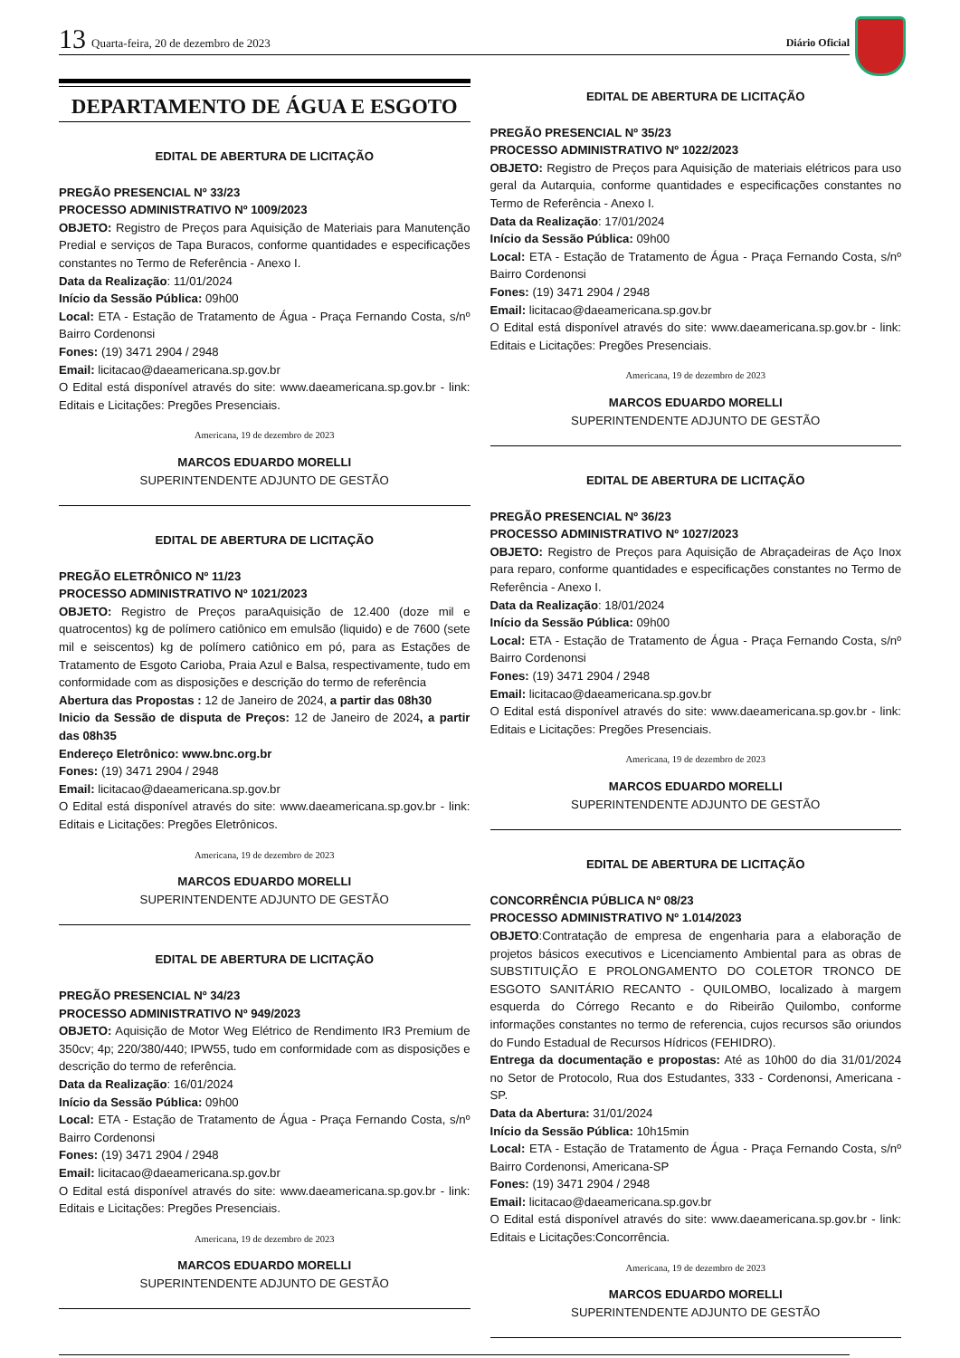13 Quarta-feira, 20 de dezembro de 2023 Diário Oficial
DEPARTAMENTO DE ÁGUA E ESGOTO
EDITAL DE ABERTURA DE LICITAÇÃO
PREGÃO PRESENCIAL Nº 33/23
PROCESSO ADMINISTRATIVO Nº 1009/2023
OBJETO: Registro de Preços para Aquisição de Materiais para Manutenção Predial e serviços de Tapa Buracos, conforme quantidades e especificações constantes no Termo de Referência - Anexo I.
Data da Realização: 11/01/2024
Início da Sessão Pública: 09h00
Local: ETA - Estação de Tratamento de Água - Praça Fernando Costa, s/nº Bairro Cordenonsi
Fones: (19) 3471 2904 / 2948
Email: licitacao@daeamericana.sp.gov.br
O Edital está disponível através do site: www.daeamericana.sp.gov.br - link: Editais e Licitações: Pregões Presenciais.
Americana, 19 de dezembro de 2023
MARCOS EDUARDO MORELLI
SUPERINTENDENTE ADJUNTO DE GESTÃO
EDITAL DE ABERTURA DE LICITAÇÃO
PREGÃO ELETRÔNICO Nº 11/23
PROCESSO ADMINISTRATIVO Nº 1021/2023
OBJETO: Registro de Preços paraAquisição de 12.400 (doze mil e quatrocentos) kg de polímero catiônico em emulsão (liquido) e de 7600 (sete mil e seiscentos) kg de polímero catiônico em pó, para as Estações de Tratamento de Esgoto Carioba, Praia Azul e Balsa, respectivamente, tudo em conformidade com as disposições e descrição do termo de referência
Abertura das Propostas : 12 de Janeiro de 2024, a partir das 08h30
Inicio da Sessão de disputa de Preços: 12 de Janeiro de 2024, a partir das 08h35
Endereço Eletrônico: www.bnc.org.br
Fones: (19) 3471 2904 / 2948
Email: licitacao@daeamericana.sp.gov.br
O Edital está disponível através do site: www.daeamericana.sp.gov.br - link: Editais e Licitações: Pregões Eletrônicos.
Americana, 19 de dezembro de 2023
MARCOS EDUARDO MORELLI
SUPERINTENDENTE ADJUNTO DE GESTÃO
EDITAL DE ABERTURA DE LICITAÇÃO
PREGÃO PRESENCIAL Nº 34/23
PROCESSO ADMINISTRATIVO Nº 949/2023
OBJETO: Aquisição de Motor Weg Elétrico de Rendimento IR3 Premium de 350cv; 4p; 220/380/440; IPW55, tudo em conformidade com as disposições e descrição do termo de referência.
Data da Realização: 16/01/2024
Início da Sessão Pública: 09h00
Local: ETA - Estação de Tratamento de Água - Praça Fernando Costa, s/nº Bairro Cordenonsi
Fones: (19) 3471 2904 / 2948
Email: licitacao@daeamericana.sp.gov.br
O Edital está disponível através do site: www.daeamericana.sp.gov.br - link: Editais e Licitações: Pregões Presenciais.
Americana, 19 de dezembro de 2023
MARCOS EDUARDO MORELLI
SUPERINTENDENTE ADJUNTO DE GESTÃO
EDITAL DE ABERTURA DE LICITAÇÃO
PREGÃO PRESENCIAL Nº 35/23
PROCESSO ADMINISTRATIVO Nº 1022/2023
OBJETO: Registro de Preços para Aquisição de materiais elétricos para uso geral da Autarquia, conforme quantidades e especificações constantes no Termo de Referência - Anexo I.
Data da Realização: 17/01/2024
Início da Sessão Pública: 09h00
Local: ETA - Estação de Tratamento de Água - Praça Fernando Costa, s/nº Bairro Cordenonsi
Fones: (19) 3471 2904 / 2948
Email: licitacao@daeamericana.sp.gov.br
O Edital está disponível através do site: www.daeamericana.sp.gov.br - link: Editais e Licitações: Pregões Presenciais.
Americana, 19 de dezembro de 2023
MARCOS EDUARDO MORELLI
SUPERINTENDENTE ADJUNTO DE GESTÃO
EDITAL DE ABERTURA DE LICITAÇÃO
PREGÃO PRESENCIAL Nº 36/23
PROCESSO ADMINISTRATIVO Nº 1027/2023
OBJETO: Registro de Preços para Aquisição de Abraçadeiras de Aço Inox para reparo, conforme quantidades e especificações constantes no Termo de Referência - Anexo I.
Data da Realização: 18/01/2024
Início da Sessão Pública: 09h00
Local: ETA - Estação de Tratamento de Água - Praça Fernando Costa, s/nº Bairro Cordenonsi
Fones: (19) 3471 2904 / 2948
Email: licitacao@daeamericana.sp.gov.br
O Edital está disponível através do site: www.daeamericana.sp.gov.br - link: Editais e Licitações: Pregões Presenciais.
Americana, 19 de dezembro de 2023
MARCOS EDUARDO MORELLI
SUPERINTENDENTE ADJUNTO DE GESTÃO
EDITAL DE ABERTURA DE LICITAÇÃO
CONCORRÊNCIA PÚBLICA Nº 08/23
PROCESSO ADMINISTRATIVO Nº 1.014/2023
OBJETO:Contratação de empresa de engenharia para a elaboração de projetos básicos executivos e Licenciamento Ambiental para as obras de SUBSTITUIÇÃO E PROLONGAMENTO DO COLETOR TRONCO DE ESGOTO SANITÁRIO RECANTO - QUILOMBO, localizado à margem esquerda do Córrego Recanto e do Ribeirão Quilombo, conforme informações constantes no termo de referencia, cujos recursos são oriundos do Fundo Estadual de Recursos Hídricos (FEHIDRO).
Entrega da documentação e propostas: Até as 10h00 do dia 31/01/2024 no Setor de Protocolo, Rua dos Estudantes, 333 - Cordenonsi, Americana - SP.
Data da Abertura: 31/01/2024
Início da Sessão Pública: 10h15min
Local: ETA - Estação de Tratamento de Água - Praça Fernando Costa, s/nº Bairro Cordenonsi, Americana-SP
Fones: (19) 3471 2904 / 2948
Email: licitacao@daeamericana.sp.gov.br
O Edital está disponível através do site: www.daeamericana.sp.gov.br - link: Editais e Licitações:Concorrência.
Americana, 19 de dezembro de 2023
MARCOS EDUARDO MORELLI
SUPERINTENDENTE ADJUNTO DE GESTÃO